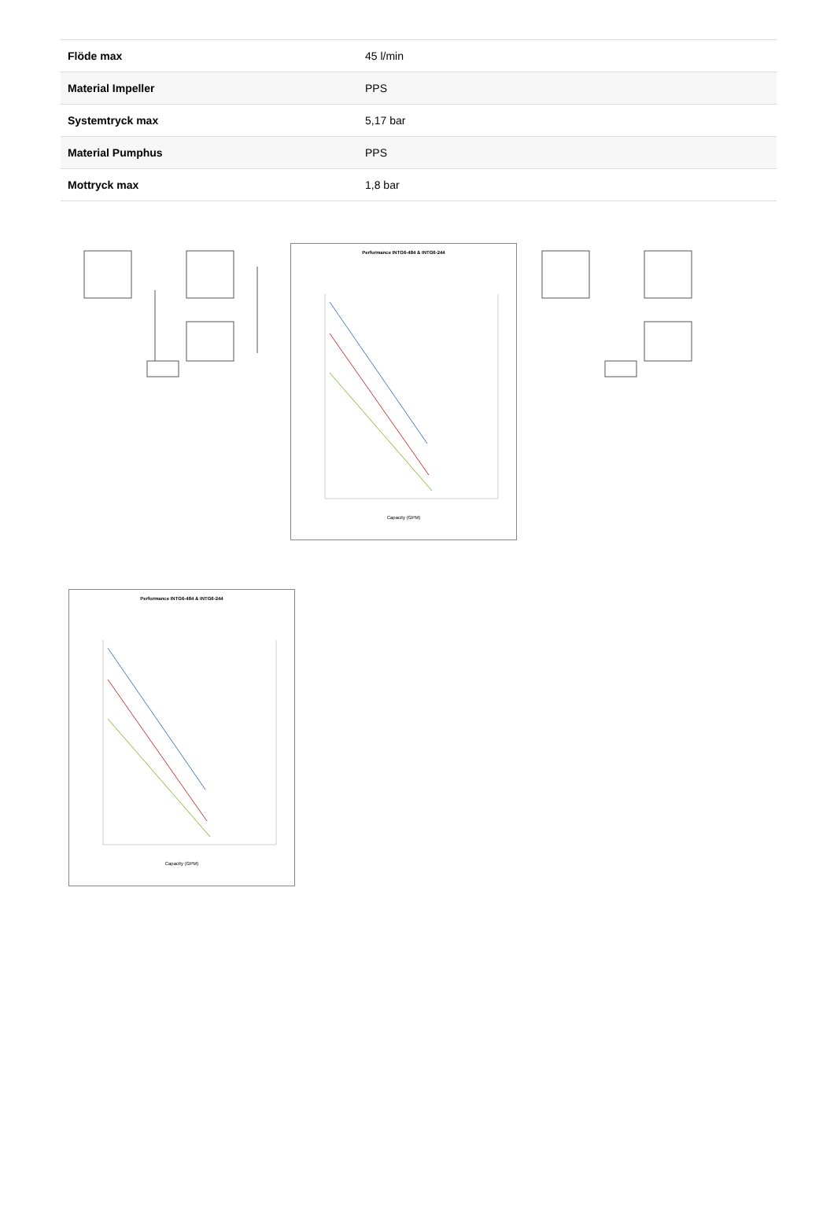| Flöde max | 45 l/min |
| Material Impeller | PPS |
| Systemtryck max | 5,17 bar |
| Material Pumphus | PPS |
| Mottryck max | 1,8 bar |
Performance INTG6-484 & INTG6-244
Capacity (GPM)
Performance INTG6-484 & INTG6-244
Capacity (GPM)